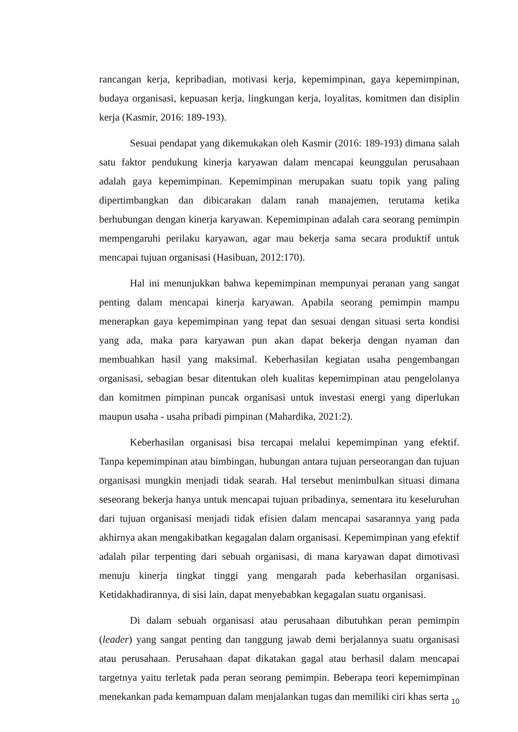rancangan kerja, kepribadian, motivasi kerja, kepemimpinan, gaya kepemimpinan, budaya organisasi, kepuasan kerja, lingkungan kerja, loyalitas, komitmen dan disiplin kerja (Kasmir, 2016: 189-193).
Sesuai pendapat yang dikemukakan oleh Kasmir (2016: 189-193) dimana salah satu faktor pendukung kinerja karyawan dalam mencapai keunggulan perusahaan adalah gaya kepemimpinan. Kepemimpinan merupakan suatu topik yang paling dipertimbangkan dan dibicarakan dalam ranah manajemen, terutama ketika berhubungan dengan kinerja karyawan. Kepemimpinan adalah cara seorang pemimpin mempengaruhi perilaku karyawan, agar mau bekerja sama secara produktif untuk mencapai tujuan organisasi (Hasibuan, 2012:170).
Hal ini menunjukkan bahwa kepemimpinan mempunyai peranan yang sangat penting dalam mencapai kinerja karyawan. Apabila seorang pemimpin mampu menerapkan gaya kepemimpinan yang tepat dan sesuai dengan situasi serta kondisi yang ada, maka para karyawan pun akan dapat bekerja dengan nyaman dan membuahkan hasil yang maksimal. Keberhasilan kegiatan usaha pengembangan organisasi, sebagian besar ditentukan oleh kualitas kepemimpinan atau pengelolanya dan komitmen pimpinan puncak organisasi untuk investasi energi yang diperlukan maupun usaha - usaha pribadi pimpinan (Mahardika, 2021:2).
Keberhasilan organisasi bisa tercapai melalui kepemimpinan yang efektif. Tanpa kepemimpinan atau bimbingan, hubungan antara tujuan perseorangan dan tujuan organisasi mungkin menjadi tidak searah. Hal tersebut menimbulkan situasi dimana seseorang bekerja hanya untuk mencapai tujuan pribadinya, sementara itu keseluruhan dari tujuan organisasi menjadi tidak efisien dalam mencapai sasarannya yang pada akhirnya akan mengakibatkan kegagalan dalam organisasi. Kepemimpinan yang efektif adalah pilar terpenting dari sebuah organisasi, di mana karyawan dapat dimotivasi menuju kinerja tingkat tinggi yang mengarah pada keberhasilan organisasi. Ketidakhadirannya, di sisi lain, dapat menyebabkan kegagalan suatu organisasi.
Di dalam sebuah organisasi atau perusahaan dibutuhkan peran pemimpin (leader) yang sangat penting dan tanggung jawab demi berjalannya suatu organisasi atau perusahaan. Perusahaan dapat dikatakan gagal atau berhasil dalam mencapai targetnya yaitu terletak pada peran seorang pemimpin. Beberapa teori kepemimpinan menekankan pada kemampuan dalam menjalankan tugas dan memiliki ciri khas serta
10